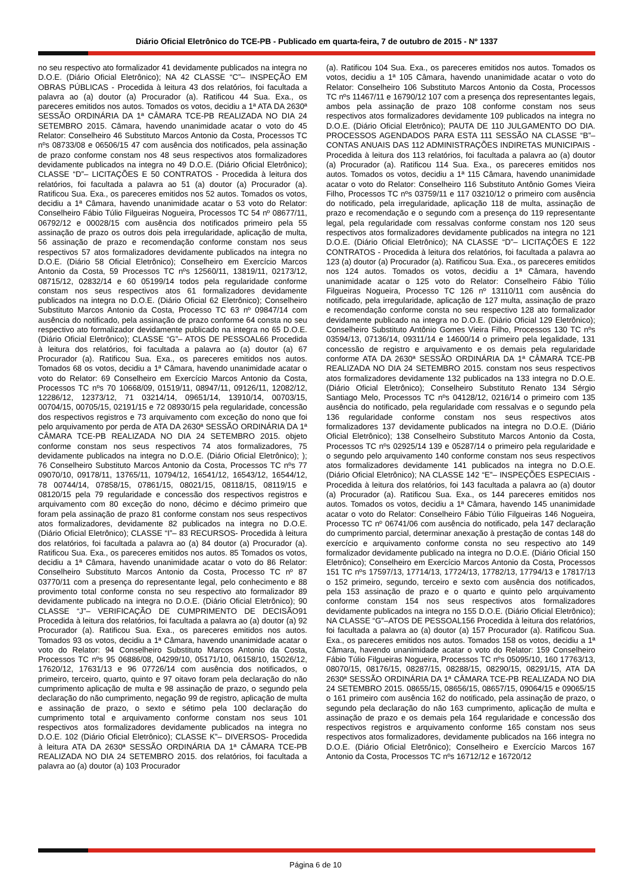Diário Oficial Eletrônico do TCE-PB - Publicado em quarta-feira, 7 de outubro de 2015 - Nº 1337
no seu respectivo ato formalizador 41 devidamente publicados na integra no D.O.E. (Diário Oficial Eletrônico); NA 42 CLASSE “C”– INSPEÇÃO EM OBRAS PÚBLICAS - Procedida à leitura 43 dos relatórios, foi facultada a palavra ao (a) doutor (a) Procurador (a). Ratificou 44 Sua. Exa., os pareceres emitidos nos autos. Tomados os votos, decidiu a 1ª ATA DA 2630ª SESSÃO ORDINÁRIA DA 1ª CÂMARA TCE-PB REALIZADA NO DIA 24 SETEMBRO 2015. Câmara, havendo unanimidade acatar o voto do 45 Relator: Conselheiro 46 Substituto Marcos Antonio da Costa, Processos TC nºs 08733/08 e 06506/15 47 com ausência dos notificados, pela assinação de prazo conforme constam nos 48 seus respectivos atos formalizadores devidamente publicados na integra no 49 D.O.E. (Diário Oficial Eletrônico); CLASSE “D”– LICITAÇÕES E 50 CONTRATOS - Procedida à leitura dos relatórios, foi facultada a palavra ao 51 (a) doutor (a) Procurador (a). Ratificou Sua. Exa., os pareceres emitidos nos 52 autos. Tomados os votos, decidiu a 1ª Câmara, havendo unanimidade acatar o 53 voto do Relator: Conselheiro Fábio Túlio Filgueiras Nogueira, Processos TC 54 nº 08677/11, 06792/12 e 00028/15 com ausência dos notificados primeiro pela 55 assinação de prazo os outros dois pela irregularidade, aplicação de multa, 56 assinação de prazo e recomendação conforme constam nos seus respectivos 57 atos formalizadores devidamente publicados na integra no D.O.E. (Diário 58 Oficial Eletrônico); Conselheiro em Exercício Marcos Antonio da Costa, 59 Processos TC nºs 12560/11, 13819/11, 02173/12, 08715/12, 02832/14 e 60 05199/14 todos pela regularidade conforme constam nos seus respectivos atos 61 formalizadores devidamente publicados na integra no D.O.E. (Diário Oficial 62 Eletrônico); Conselheiro Substituto Marcos Antonio da Costa, Processo TC 63 nº 09847/14 com ausência do notificado, pela assinação de prazo conforme 64 consta no seu respectivo ato formalizador devidamente publicado na integra no 65 D.O.E. (Diário Oficial Eletrônico); CLASSE “G”– ATOS DE PESSOAL66 Procedida à leitura dos relatórios, foi facultada a palavra ao (a) doutor (a) 67 Procurador (a). Ratificou Sua. Exa., os pareceres emitidos nos autos. Tomados 68 os votos, decidiu a 1ª Câmara, havendo unanimidade acatar o voto do Relator: 69 Conselheiro em Exercício Marcos Antonio da Costa, Processos TC nºs 70 10668/09, 01519/11, 08947/11, 09126/11, 12082/12, 12286/12, 12373/12, 71 03214/14, 09651/14, 13910/14, 00703/15, 00704/15, 00705/15, 02191/15 e 72 08930/15 pela regularidade, concessão dos respectivos registros e 73 arquivamento com exceção do nono que foi pelo arquivamento por perda de ATA DA 2630ª SESSÃO ORDINÁRIA DA 1ª CÂMARA TCE-PB REALIZADA NO DIA 24 SETEMBRO 2015. objeto conforme constam nos seus respectivos 74 atos formalizadores, 75 devidamente publicados na integra no D.O.E. (Diário Oficial Eletrônico); ); 76 Conselheiro Substituto Marcos Antonio da Costa, Processos TC nºs 77 09070/10, 09178/11, 13765/11, 10794/12, 16541/12, 16543/12, 16544/12, 78 00744/14, 07858/15, 07861/15, 08021/15, 08118/15, 08119/15 e 08120/15 pela 79 regularidade e concessão dos respectivos registros e arquivamento com 80 exceção do nono, décimo e décimo primeiro que foram pela assinação de prazo 81 conforme constam nos seus respectivos atos formalizadores, devidamente 82 publicados na integra no D.O.E. (Diário Oficial Eletrônico); CLASSE “I”– 83 RECURSOS- Procedida à leitura dos relatórios, foi facultada a palavra ao (a) 84 doutor (a) Procurador (a). Ratificou Sua. Exa., os pareceres emitidos nos autos. 85 Tomados os votos, decidiu a 1ª Câmara, havendo unanimidade acatar o voto do 86 Relator: Conselheiro Substituto Marcos Antonio da Costa, Processo TC nº 87 03770/11 com a presença do representante legal, pelo conhecimento e 88 provimento total conforme consta no seu respectivo ato formalizador 89 devidamente publicado na integra no D.O.E. (Diário Oficial Eletrônico); 90 CLASSE “J”– VERIFICAÇÃO DE CUMPRIMENTO DE DECISÃO91 Procedida à leitura dos relatórios, foi facultada a palavra ao (a) doutor (a) 92 Procurador (a). Ratificou Sua. Exa., os pareceres emitidos nos autos. Tomados 93 os votos, decidiu a 1ª Câmara, havendo unanimidade acatar o voto do Relator: 94 Conselheiro Substituto Marcos Antonio da Costa, Processos TC nºs 95 06886/08, 04299/10, 05171/10, 06158/10, 15026/12, 17620/12, 17631/13 e 96 07726/14 com ausência dos notificados, o primeiro, terceiro, quarto, quinto e 97 oitavo foram pela declaração do não cumprimento aplicação de multa e 98 assinação de prazo, o segundo pela declaração do não cumprimento, negação 99 de registro, aplicação de multa e assinação de prazo, o sexto e sétimo pela 100 declaração do cumprimento total e arquivamento conforme constam nos seus 101 respectivos atos formalizadores devidamente publicados na integra no D.O.E. 102 (Diário Oficial Eletrônico); CLASSE K”– DIVERSOS- Procedida à leitura ATA DA 2630ª SESSÃO ORDINÁRIA DA 1ª CÂMARA TCE-PB REALIZADA NO DIA 24 SETEMBRO 2015. dos relatórios, foi facultada a palavra ao (a) doutor (a) 103 Procurador
(a). Ratificou 104 Sua. Exa., os pareceres emitidos nos autos. Tomados os votos, decidiu a 1ª 105 Câmara, havendo unanimidade acatar o voto do Relator: Conselheiro 106 Substituto Marcos Antonio da Costa, Processos TC nºs 11467/11 e 16790/12 107 com a presença dos representantes legais, ambos pela assinação de prazo 108 conforme constam nos seus respectivos atos formalizadores devidamente 109 publicados na integra no D.O.E. (Diário Oficial Eletrônico); PAUTA DE 110 JULGAMENTO DO DIA. PROCESSOS AGENDADOS PARA ESTA 111 SESSÃO NA CLASSE “B”– CONTAS ANUAIS DAS 112 ADMINISTRAÇÕES INDIRETAS MUNICIPAIS - Procedida à leitura dos 113 relatórios, foi facultada a palavra ao (a) doutor (a) Procurador (a). Ratificou 114 Sua. Exa., os pareceres emitidos nos autos. Tomados os votos, decidiu a 1ª 115 Câmara, havendo unanimidade acatar o voto do Relator: Conselheiro 116 Substituto Antônio Gomes Vieira Filho, Processos TC nºs 03759/11 e 117 03210/12 o primeiro com ausência do notificado, pela irregularidade, aplicação 118 de multa, assinação de prazo e recomendação e o segundo com a presença do 119 representante legal, pela regularidade com ressalvas conforme constam nos 120 seus respectivos atos formalizadores devidamente publicados na integra no 121 D.O.E. (Diário Oficial Eletrônico); NA CLASSE “D”– LICITAÇÕES E 122 CONTRATOS - Procedida à leitura dos relatórios, foi facultada a palavra ao 123 (a) doutor (a) Procurador (a). Ratificou Sua. Exa., os pareceres emitidos nos 124 autos. Tomados os votos, decidiu a 1ª Câmara, havendo unanimidade acatar o 125 voto do Relator: Conselheiro Fábio Túlio Filgueiras Nogueira, Processo TC 126 nº 13110/11 com ausência do notificado, pela irregularidade, aplicação de 127 multa, assinação de prazo e recomendação conforme consta no seu respectivo 128 ato formalizador devidamente publicado na integra no D.O.E. (Diário Oficial 129 Eletrônico); Conselheiro Substituto Antônio Gomes Vieira Filho, Processos 130 TC nºs 03594/13, 07136/14, 09311/14 e 14600/14 o primeiro pela legalidade, 131 concessão de registro e arquivamento e os demais pela regularidade conforme ATA DA 2630ª SESSÃO ORDINÁRIA DA 1ª CÂMARA TCE-PB REALIZADA NO DIA 24 SETEMBRO 2015. constam nos seus respectivos atos formalizadores devidamente 132 publicados na 133 integra no D.O.E. (Diário Oficial Eletrônico); Conselheiro Substituto Renato 134 Sérgio Santiago Melo, Processos TC nºs 04128/12, 0216/14 o primeiro com 135 ausência do notificado, pela regularidade com ressalvas e o segundo pela 136 regularidade conforme constam nos seus respectivos atos formalizadores 137 devidamente publicados na integra no D.O.E. (Diário Oficial Eletrônico); 138 Conselheiro Substituto Marcos Antonio da Costa, Processos TC nºs 02925/14 139 e 05287/14 o primeiro pela regularidade e o segundo pelo arquivamento 140 conforme constam nos seus respectivos atos formalizadores devidamente 141 publicados na integra no D.O.E. (Diário Oficial Eletrônico); NA CLASSE 142 “E”– INSPEÇÕES ESPECIAIS - Procedida à leitura dos relatórios, foi 143 facultada a palavra ao (a) doutor (a) Procurador (a). Ratificou Sua. Exa., os 144 pareceres emitidos nos autos. Tomados os votos, decidiu a 1ª Câmara, havendo 145 unanimidade acatar o voto do Relator: Conselheiro Fábio Túlio Filgueiras 146 Nogueira, Processo TC nº 06741/06 com ausência do notificado, pela 147 declaração do cumprimento parcial, determinar anexação à prestação de contas 148 do exercício e arquivamento conforme consta no seu respectivo ato 149 formalizador devidamente publicado na integra no D.O.E. (Diário Oficial 150 Eletrônico); Conselheiro em Exercício Marcos Antonio da Costa, Processos 151 TC nºs 17597/13, 17714/13, 17724/13, 17782/13, 17794/13 e 17817/13 o 152 primeiro, segundo, terceiro e sexto com ausência dos notificados, pela 153 assinação de prazo e o quarto e quinto pelo arquivamento conforme constam 154 nos seus respectivos atos formalizadores devidamente publicados na integra no 155 D.O.E. (Diário Oficial Eletrônico); NA CLASSE “G”–ATOS DE PESSOAL156 Procedida à leitura dos relatórios, foi facultada a palavra ao (a) doutor (a) 157 Procurador (a). Ratificou Sua. Exa., os pareceres emitidos nos autos. Tomados 158 os votos, decidiu a 1ª Câmara, havendo unanimidade acatar o voto do Relator: 159 Conselheiro Fábio Túlio Filgueiras Nogueira, Processos TC nºs 05095/10, 160 17763/13, 08070/15, 08176/15, 08287/15, 08288/15, 08290/15, 08291/15, ATA DA 2630ª SESSÃO ORDINÁRIA DA 1ª CÂMARA TCE-PB REALIZADA NO DIA 24 SETEMBRO 2015. 08655/15, 08656/15, 08657/15, 09064/15 e 09065/15 o 161 primeiro com ausência 162 do notificado, pela assinação de prazo, o segundo pela declaração do não 163 cumprimento, aplicação de multa e assinação de prazo e os demais pela 164 regularidade e concessão dos respectivos registros e arquivamento conforme 165 constam nos seus respectivos atos formalizadores, devidamente publicados na 166 integra no D.O.E. (Diário Oficial Eletrônico); Conselheiro e Exercício Marcos 167 Antonio da Costa, Processos TC nºs 16712/12 e 16720/12
Página 6 de 10